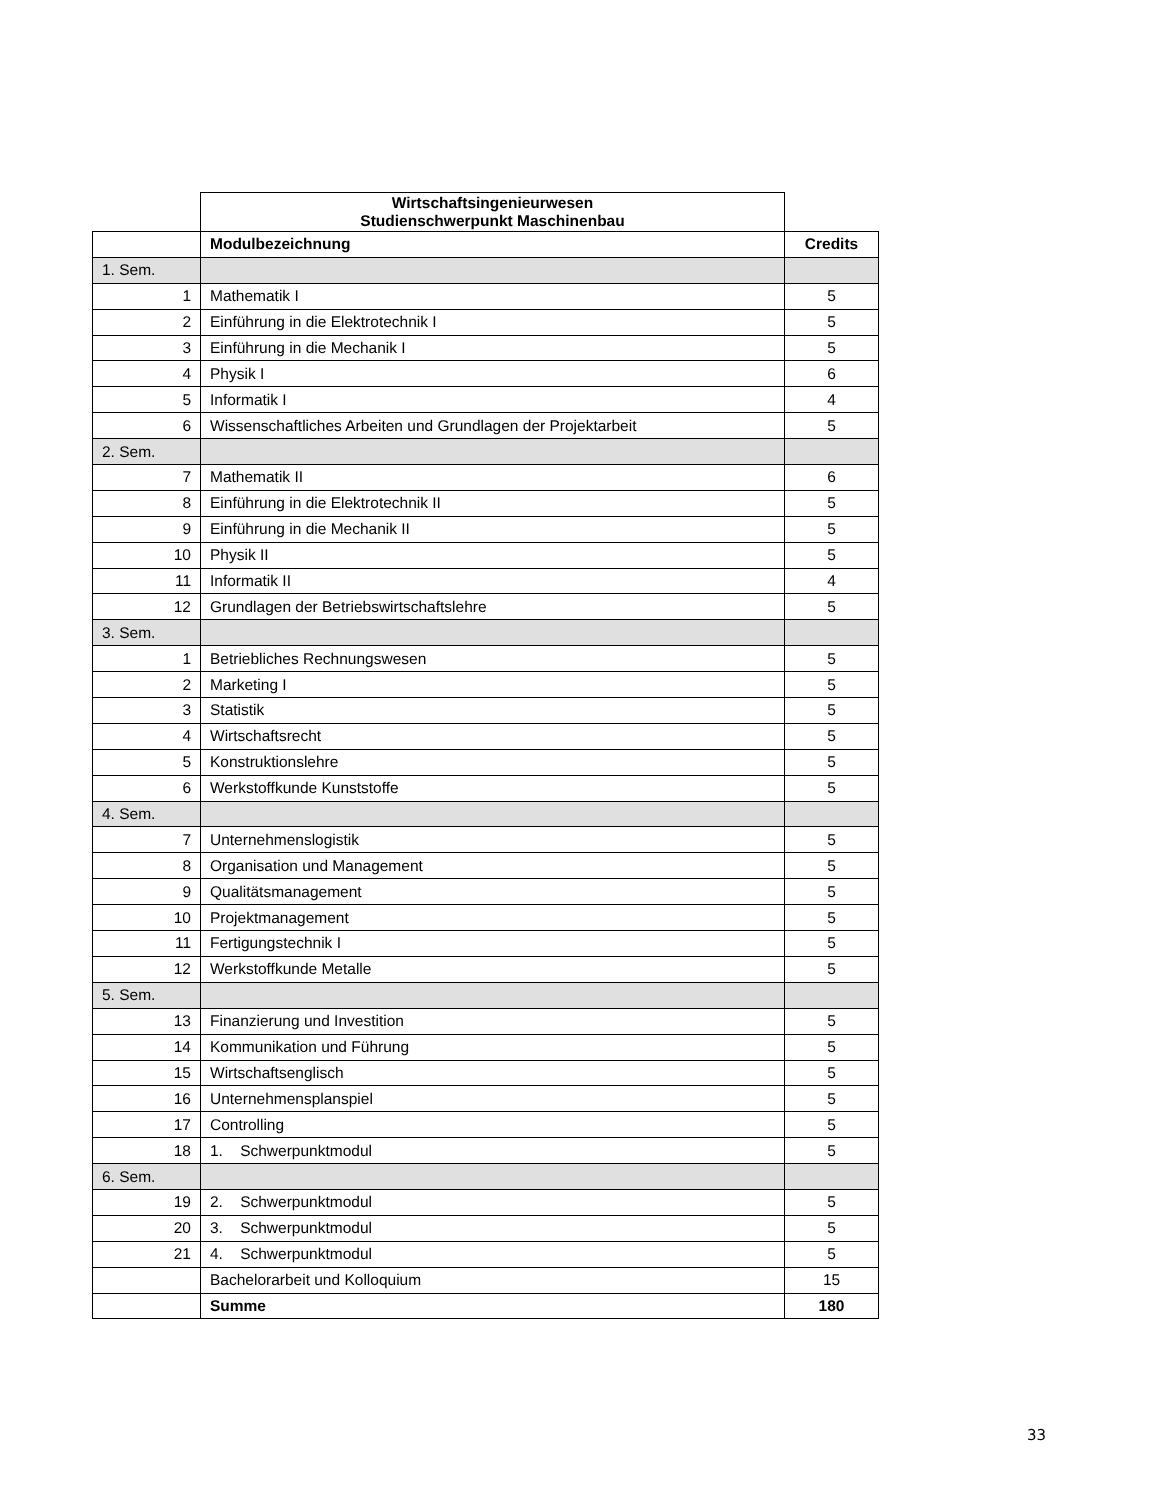| | Wirtschaftsingenieurwesen Studienschwerpunkt Maschinenbau | |
| | Modulbezeichnung | Credits |
| 1. Sem. | | |
| 1 | Mathematik I | 5 |
| 2 | Einführung in die Elektrotechnik I | 5 |
| 3 | Einführung in die Mechanik I | 5 |
| 4 | Physik I | 6 |
| 5 | Informatik I | 4 |
| 6 | Wissenschaftliches Arbeiten und Grundlagen der Projektarbeit | 5 |
| 2. Sem. | | |
| 7 | Mathematik II | 6 |
| 8 | Einführung in die Elektrotechnik II | 5 |
| 9 | Einführung in die Mechanik II | 5 |
| 10 | Physik II | 5 |
| 11 | Informatik II | 4 |
| 12 | Grundlagen der Betriebswirtschaftslehre | 5 |
| 3. Sem. | | |
| 1 | Betriebliches Rechnungswesen | 5 |
| 2 | Marketing I | 5 |
| 3 | Statistik | 5 |
| 4 | Wirtschaftsrecht | 5 |
| 5 | Konstruktionslehre | 5 |
| 6 | Werkstoffkunde Kunststoffe | 5 |
| 4. Sem. | | |
| 7 | Unternehmenslogistik | 5 |
| 8 | Organisation und Management | 5 |
| 9 | Qualitätsmanagement | 5 |
| 10 | Projektmanagement | 5 |
| 11 | Fertigungstechnik I | 5 |
| 12 | Werkstoffkunde Metalle | 5 |
| 5. Sem. | | |
| 13 | Finanzierung und Investition | 5 |
| 14 | Kommunikation und Führung | 5 |
| 15 | Wirtschaftsenglisch | 5 |
| 16 | Unternehmensplanspiel | 5 |
| 17 | Controlling | 5 |
| 18 | 1. Schwerpunktmodul | 5 |
| 6. Sem. | | |
| 19 | 2. Schwerpunktmodul | 5 |
| 20 | 3. Schwerpunktmodul | 5 |
| 21 | 4. Schwerpunktmodul | 5 |
| | Bachelorarbeit und Kolloquium | 15 |
| | Summe | 180 |
33